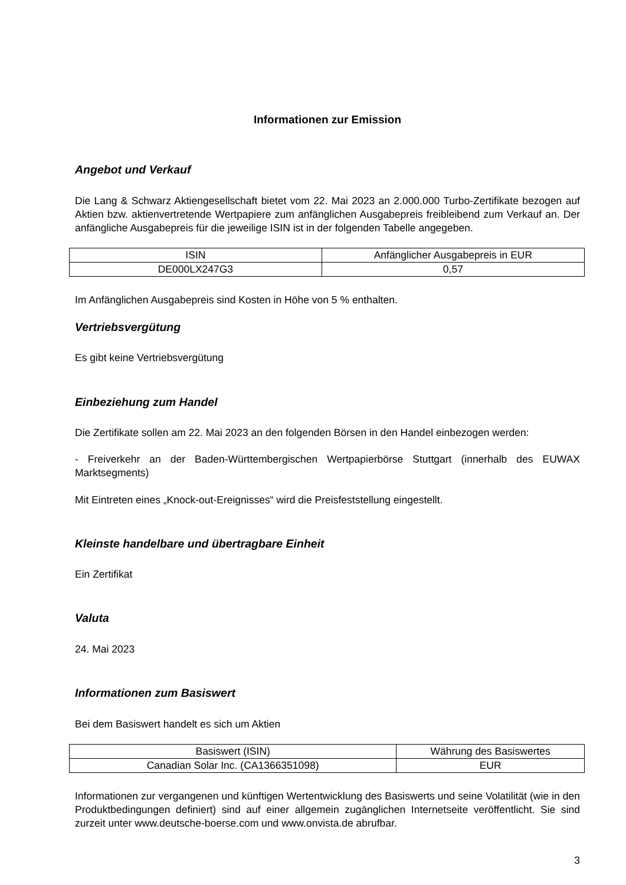Informationen zur Emission
Angebot und Verkauf
Die Lang & Schwarz Aktiengesellschaft bietet vom 22. Mai 2023 an 2.000.000 Turbo-Zertifikate bezogen auf Aktien bzw. aktienvertretende Wertpapiere zum anfänglichen Ausgabepreis freibleibend zum Verkauf an. Der anfängliche Ausgabepreis für die jeweilige ISIN ist in der folgenden Tabelle angegeben.
| ISIN | Anfänglicher Ausgabepreis in EUR |
| DE000LX247G3 | 0,57 |
Im Anfänglichen Ausgabepreis sind Kosten in Höhe von 5 % enthalten.
Vertriebsvergütung
Es gibt keine Vertriebsvergütung
Einbeziehung zum Handel
Die Zertifikate sollen am 22. Mai 2023 an den folgenden Börsen in den Handel einbezogen werden:
- Freiverkehr an der Baden-Württembergischen Wertpapierbörse Stuttgart (innerhalb des EUWAX Marktsegments)
Mit Eintreten eines „Knock-out-Ereignisses“ wird die Preisfeststellung eingestellt.
Kleinste handelbare und übertragbare Einheit
Ein Zertifikat
Valuta
24. Mai 2023
Informationen zum Basiswert
Bei dem Basiswert handelt es sich um Aktien
| Basiswert (ISIN) | Währung des Basiswertes |
| Canadian Solar Inc. (CA1366351098) | EUR |
Informationen zur vergangenen und künftigen Wertentwicklung des Basiswerts und seine Volatilität (wie in den Produktbedingungen definiert) sind auf einer allgemein zugänglichen Internetseite veröffentlicht. Sie sind zurzeit unter www.deutsche-boerse.com und www.onvista.de abrufbar.
3